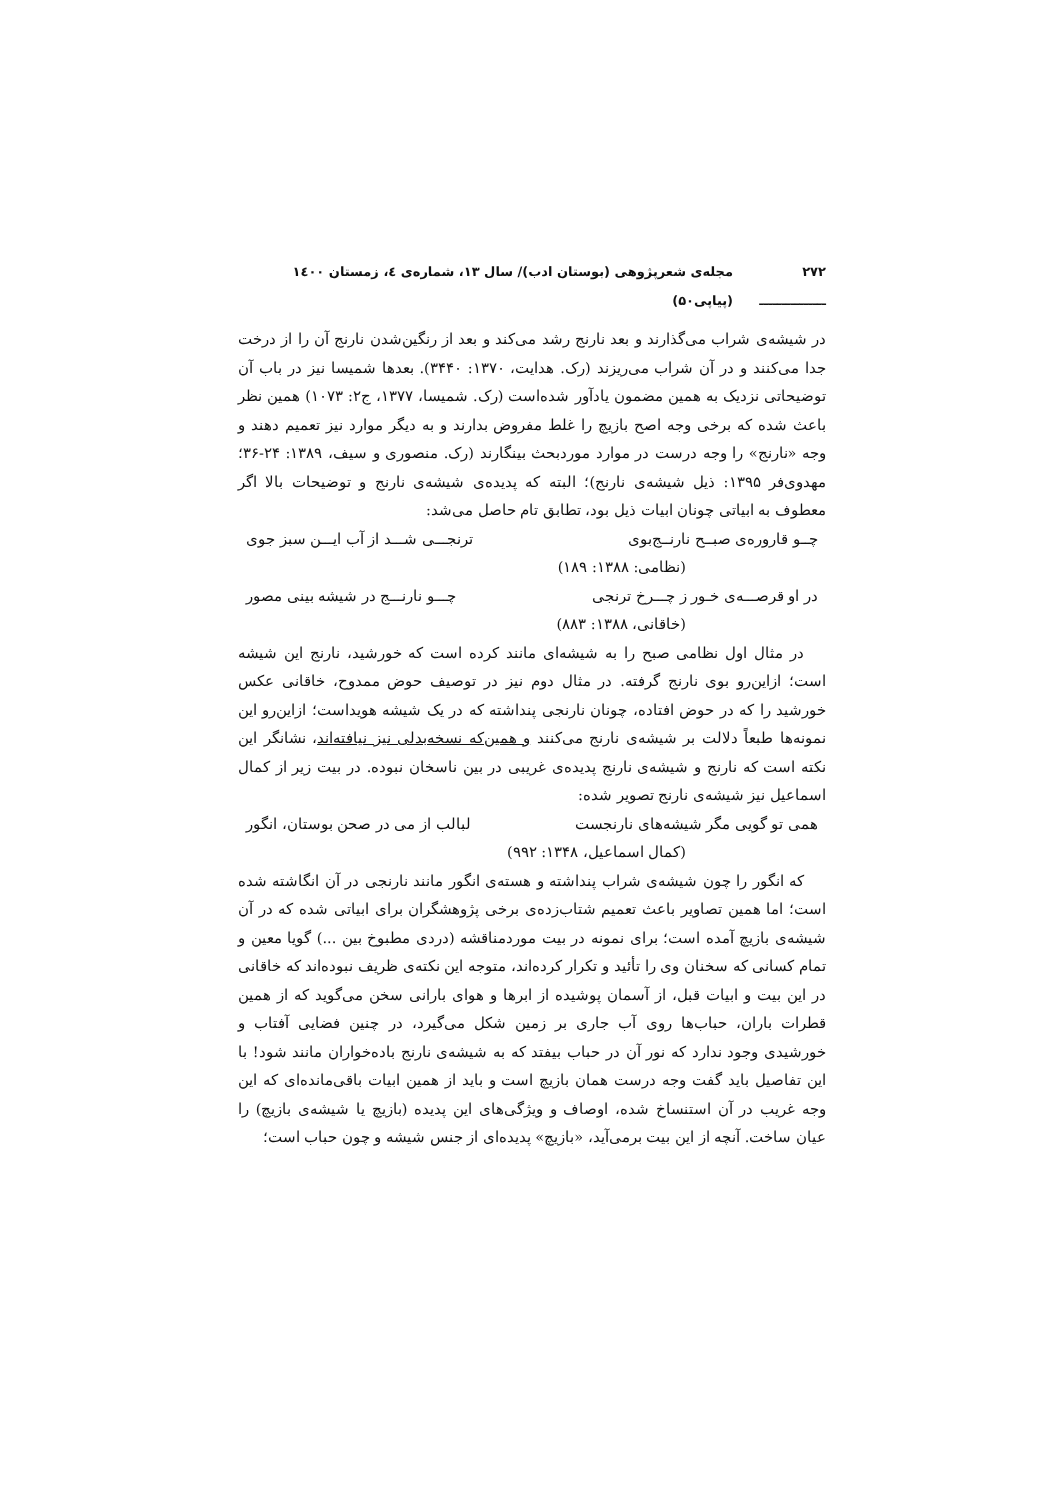۲۷۲ ـــــــــــــــ مجله‌ی شعرپژوهی (بوستان ادب)/ سال ۱۳، شماره‌ی ٤، زمستان ۱٤۰۰ (پیاپی۵۰)
در شیشه‌ی شراب می‌گذارند و بعد نارنج رشد می‌کند و بعد از رنگین‌شدن نارنج آن را از درخت جدا می‌کنند و در آن شراب می‌ریزند (رک. هدایت، ۱۳۷۰: ۳۴۴۰). بعدها شمیسا نیز در باب آن توضیحاتی نزدیک به همین مضمون یادآور شده‌است (رک. شمیسا، ۱۳۷۷، ج۲: ۱۰۷۳) همین نظر باعث شده که برخی وجه اصح بازیچ را غلط مفروض بدارند و به دیگر موارد نیز تعمیم دهند و وجه «نارنج» را وجه درست در موارد موردبحث بینگارند (رک. منصوری و سیف، ۱۳۸۹: ۲۴-۳۶؛ مهدوی‌فر ۱۳۹۵: ذیل شیشه‌ی نارنج)؛ البته که پدیده‌ی شیشه‌ی نارنج و توضیحات بالا اگر معطوف به ابیاتی چونان ابیات ذیل بود، تطابق تام حاصل می‌شد:
چــو قاروره‌ی صبــح نارنــج‌بوی ترنجـــی شـــد از آب ایـــن سبز جوی
(نظامی: ۱۳۸۸: ۱۸۹)
در او قرصـــه‌ی خـور ز چـــرخ ترنجی چـــو نارنـــج در شیشه بینی مصور
(خاقانی، ۱۳۸۸: ۸۸۳)
در مثال اول نظامی صبح را به شیشه‌ای مانند کرده است که خورشید، نارنج این شیشه است؛ ازاین‌رو بوی نارنج گرفته. در مثال دوم نیز در توصیف حوض ممدوح، خاقانی عکس خورشید را که در حوض افتاده، چونان نارنجی پنداشته که در یک شیشه هویداست؛ ازاین‌رو این نمونه‌ها طبعاً دلالت بر شیشه‌ی نارنج می‌کنند و همین‌که نسخه‌بدلی نیز نیافته‌اند، نشانگر این نکته است که نارنج و شیشه‌ی نارنج پدیده‌ی غریبی در بین ناسخان نبوده. در بیت زیر از کمال اسماعیل نیز شیشه‌ی نارنج تصویر شده:
همی تو گویی مگر شیشه‌های نارنجست لبالب از می در صحن بوستان، انگور
(کمال اسماعیل، ۱۳۴۸: ۹۹۲)
که انگور را چون شیشه‌ی شراب پنداشته و هسته‌ی انگور مانند نارنجی در آن انگاشته شده است؛ اما همین تصاویر باعث تعمیم شتاب‌زده‌ی برخی پژوهشگران برای ابیاتی شده که در آن شیشه‌ی بازیچ آمده است؛ برای نمونه در بیت موردمناقشه (دردی مطبوخ بین ...) گویا معین و تمام کسانی که سخنان وی را تأئید و تکرار کرده‌اند، متوجه این نکته‌ی ظریف نبوده‌اند که خاقانی در این بیت و ابیات قبل، از آسمان پوشیده از ابرها و هوای بارانی سخن می‌گوید که از همین قطرات باران، حباب‌ها روی آب جاری بر زمین شکل می‌گیرد، در چنین فضایی آفتاب و خورشیدی وجود ندارد که نور آن در حباب بیفتد که به شیشه‌ی نارنج باده‌خواران مانند شود! با این تفاصیل باید گفت وجه درست همان بازیچ است و باید از همین ابیات باقی‌مانده‌ای که این وجه غریب در آن استنساخ شده، اوصاف و ویژگی‌های این پدیده (بازیچ یا شیشه‌ی بازیچ) را عیان ساخت. آنچه از این بیت برمی‌آید، «بازیچ» پدیده‌ای از جنس شیشه و چون حباب است؛